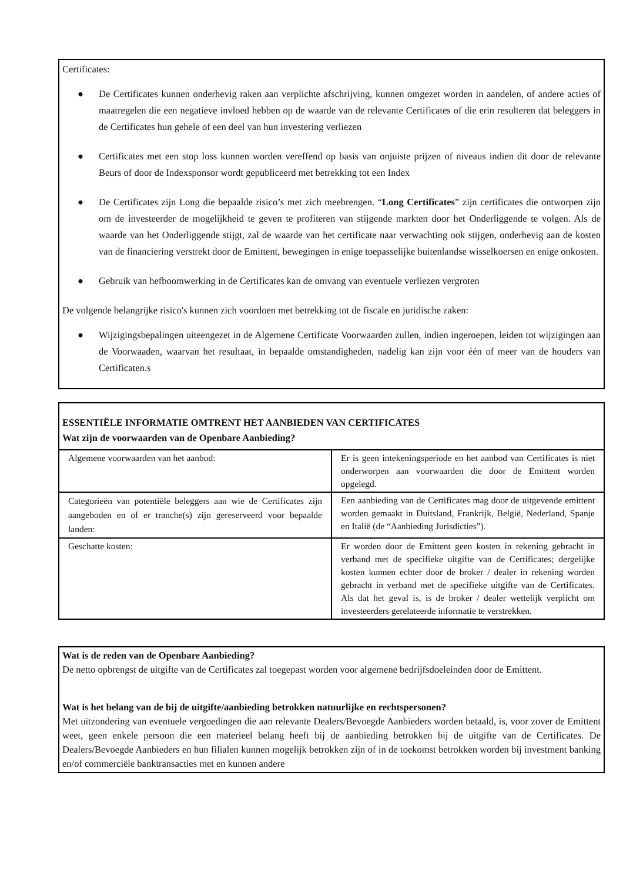Certificates:
● De Certificates kunnen onderhevig raken aan verplichte afschrijving, kunnen omgezet worden in aandelen, of andere acties of maatregelen die een negatieve invloed hebben op de waarde van de relevante Certificates of die erin resulteren dat beleggers in de Certificates hun gehele of een deel van hun investering verliezen
● Certificates met een stop loss kunnen worden vereffend op basis van onjuiste prijzen of niveaus indien dit door de relevante Beurs of door de Indexsponsor wordt gepubliceerd met betrekking tot een Index
● De Certificates zijn Long die bepaalde risico’s met zich meebrengen. “Long Certificates” zijn certificates die ontworpen zijn om de investeerder de mogelijkheid te geven te profiteren van stijgende markten door het Onderliggende te volgen. Als de waarde van het Onderliggende stijgt, zal de waarde van het certificate naar verwachting ook stijgen, onderhevig aan de kosten van de financiering verstrekt door de Emittent, bewegingen in enige toepasselijke buitenlandse wisselkoersen en enige onkosten.
● Gebruik van hefboomwerking in de Certificates kan de omvang van eventuele verliezen vergroten
De volgende belangrijke risico's kunnen zich voordoen met betrekking tot de fiscale en juridische zaken:
● Wijzigingsbepalingen uiteengezet in de Algemene Certificate Voorwaarden zullen, indien ingeroepen, leiden tot wijzigingen aan de Voorwaaden, waarvan het resultaat, in bepaalde omstandigheden, nadelig kan zijn voor één of meer van de houders van Certificaten.s
ESSENTIËLE INFORMATIE OMTRENT HET AANBIEDEN VAN CERTIFICATES
Wat zijn de voorwaarden van de Openbare Aanbieding?
| Algemene voorwaarden van het aanbod: | Er is geen intekeningsperiode en het aanbod van Certificates is niet onderworpen aan voorwaarden die door de Emittent worden opgelegd. |
| Categorieën van potentiële beleggers aan wie de Certificates zijn aangeboden en of er tranche(s) zijn gereserveerd voor bepaalde landen: | Een aanbieding van de Certificates mag door de uitgevende emittent worden gemaakt in Duitsland, Frankrijk, België, Nederland, Spanje en Italië (de “Aanbieding Jurisdicties”). |
| Geschatte kosten: | Er worden door de Emittent geen kosten in rekening gebracht in verband met de specifieke uitgifte van de Certificates; dergelijke kosten kunnen echter door de broker / dealer in rekening worden gebracht in verband met de specifieke uitgifte van de Certificates. Als dat het geval is, is de broker / dealer wettelijk verplicht om investeerders gerelateerde informatie te verstrekken. |
Wat is de reden van de Openbare Aanbieding?
De netto opbrengst de uitgifte van de Certificates zal toegepast worden voor algemene bedrijfsdoeleinden door de Emittent.
Wat is het belang van de bij de uitgifte/aanbieding betrokken natuurlijke en rechtspersonen?
Met uitzondering van eventuele vergoedingen die aan relevante Dealers/Bevoegde Aanbieders worden betaald, is, voor zover de Emittent weet, geen enkele persoon die een materieel belang heeft bij de aanbieding betrokken bij de uitgifte van de Certificates. De Dealers/Bevoegde Aanbieders en hun filialen kunnen mogelijk betrokken zijn of in de toekomst betrokken worden bij investment banking en/of commerciële banktransacties met en kunnen andere